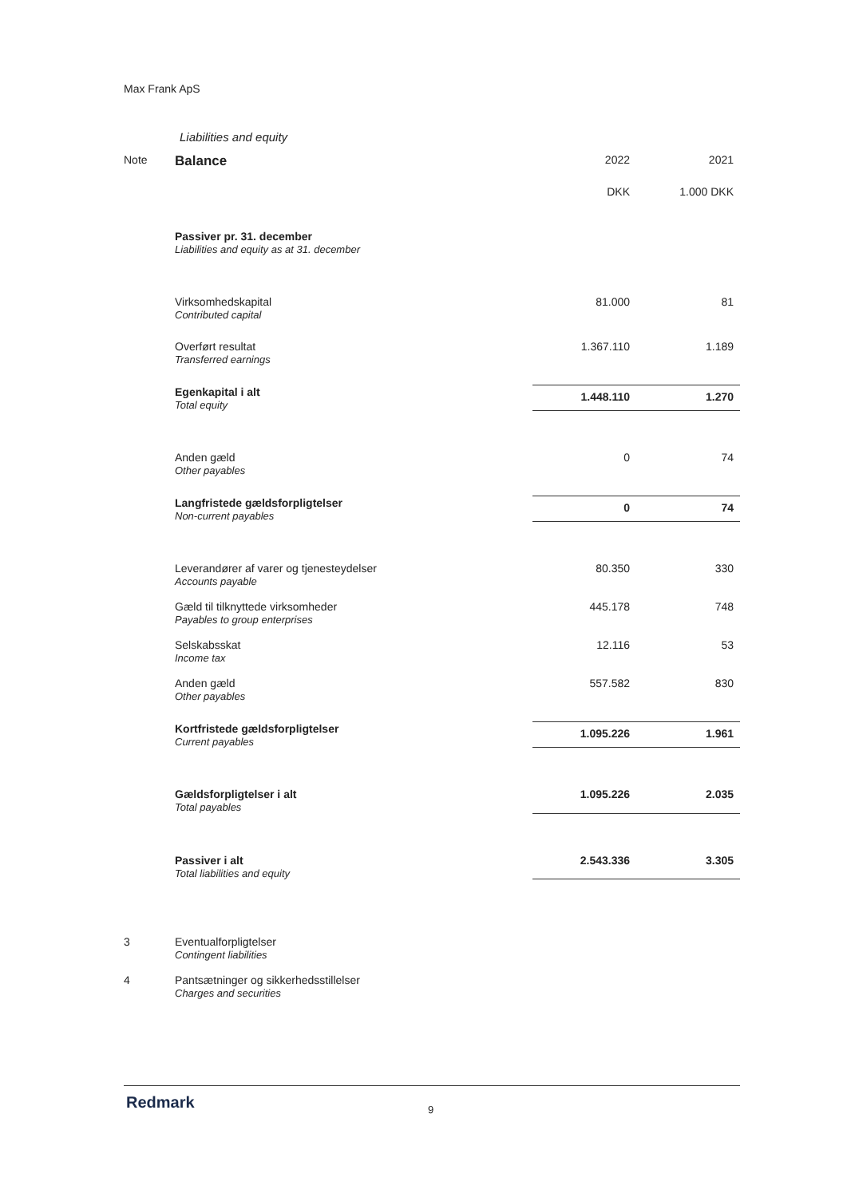Max Frank ApS
Liabilities and equity
| Note | Balance | 2022 | 2021 |
| | | DKK | 1.000 DKK |
| | Passiver pr. 31. december Liabilities and equity as at 31. december | | |
| | Virksomhedskapital Contributed capital | 81.000 | 81 |
| | Overført resultat Transferred earnings | 1.367.110 | 1.189 |
| | Egenkapital i alt Total equity | 1.448.110 | 1.270 |
| | Anden gæld Other payables | 0 | 74 |
| | Langfristede gældsforpligtelser Non-current payables | 0 | 74 |
| | Leverandører af varer og tjenesteydelser Accounts payable | 80.350 | 330 |
| | Gæld til tilknyttede virksomheder Payables to group enterprises | 445.178 | 748 |
| | Selskabsskat Income tax | 12.116 | 53 |
| | Anden gæld Other payables | 557.582 | 830 |
| | Kortfristede gældsforpligtelser Current payables | 1.095.226 | 1.961 |
| | Gældsforpligtelser i alt Total payables | 1.095.226 | 2.035 |
| | Passiver i alt Total liabilities and equity | 2.543.336 | 3.305 |
| 3 | Eventualforpligtelser Contingent liabilities | | |
| 4 | Pantsætninger og sikkerhedsstillelser Charges and securities | | |
Redmark 9